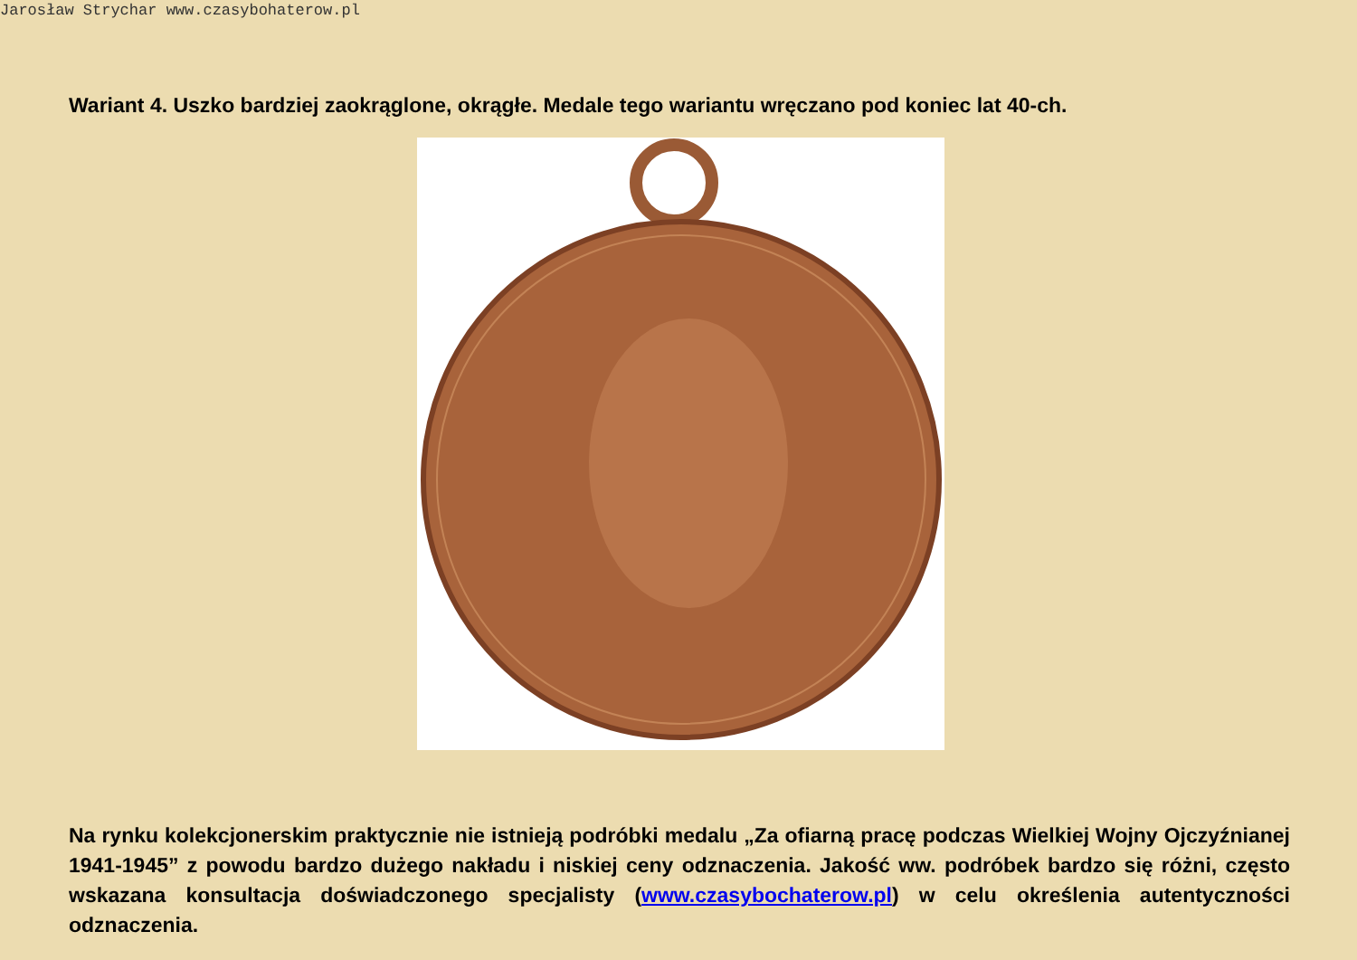Jarosław Strychar www.czasybohaterow.pl
Wariant 4. Uszko bardziej zaokrąglone, okrągłe. Medale tego wariantu wręczano pod koniec lat 40-ch.
Na rynku kolekcjonerskim praktycznie nie istnieją podróbki medalu „Za ofiarną pracę podczas Wielkiej Wojny Ojczyźnianej 1941-1945” z powodu bardzo dużego nakładu i niskiej ceny odznaczenia. Jakość ww. podróbek bardzo się różni, często wskazana konsultacja doświadczonego specjalisty (www.czasybochaterow.pl) w celu określenia autentyczności odznaczenia.